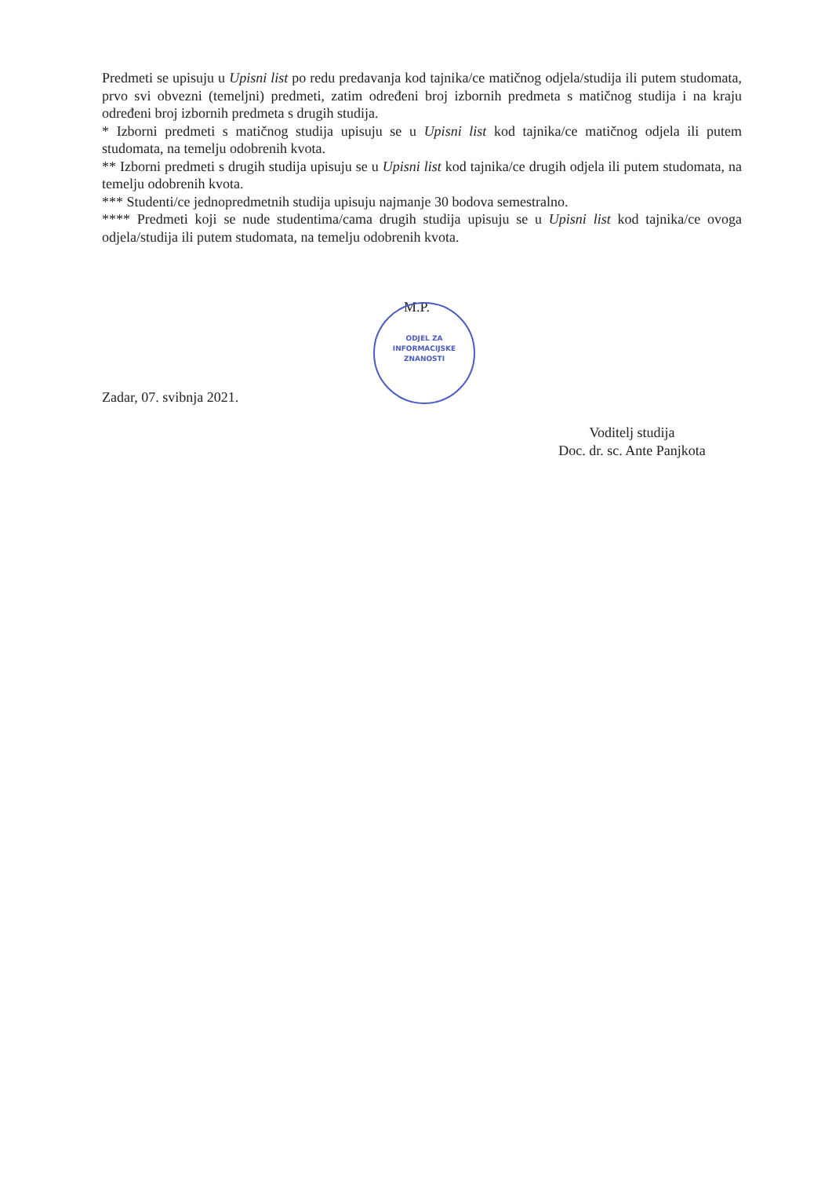Predmeti se upisuju u Upisni list po redu predavanja kod tajnika/ce matičnog odjela/studija ili putem studomata, prvo svi obvezni (temeljni) predmeti, zatim određeni broj izbornih predmeta s matičnog studija i na kraju određeni broj izbornih predmeta s drugih studija.
* Izborni predmeti s matičnog studija upisuju se u Upisni list kod tajnika/ce matičnog odjela ili putem studomata, na temelju odobrenih kvota.
** Izborni predmeti s drugih studija upisuju se u Upisni list kod tajnika/ce drugih odjela ili putem studomata, na temelju odobrenih kvota.
*** Studenti/ce jednopredmetnih studija upisuju najmanje 30 bodova semestralno.
**** Predmeti koji se nude studentima/cama drugih studija upisuju se u Upisni list kod tajnika/ce ovoga odjela/studija ili putem studomata, na temelju odobrenih kvota.
M.P.
ODJEL ZA
INFORMACIJSKE
ZNANOSTI
Zadar, 07. svibnja 2021.
Voditelj studija
Doc. dr. sc. Ante Panjkota